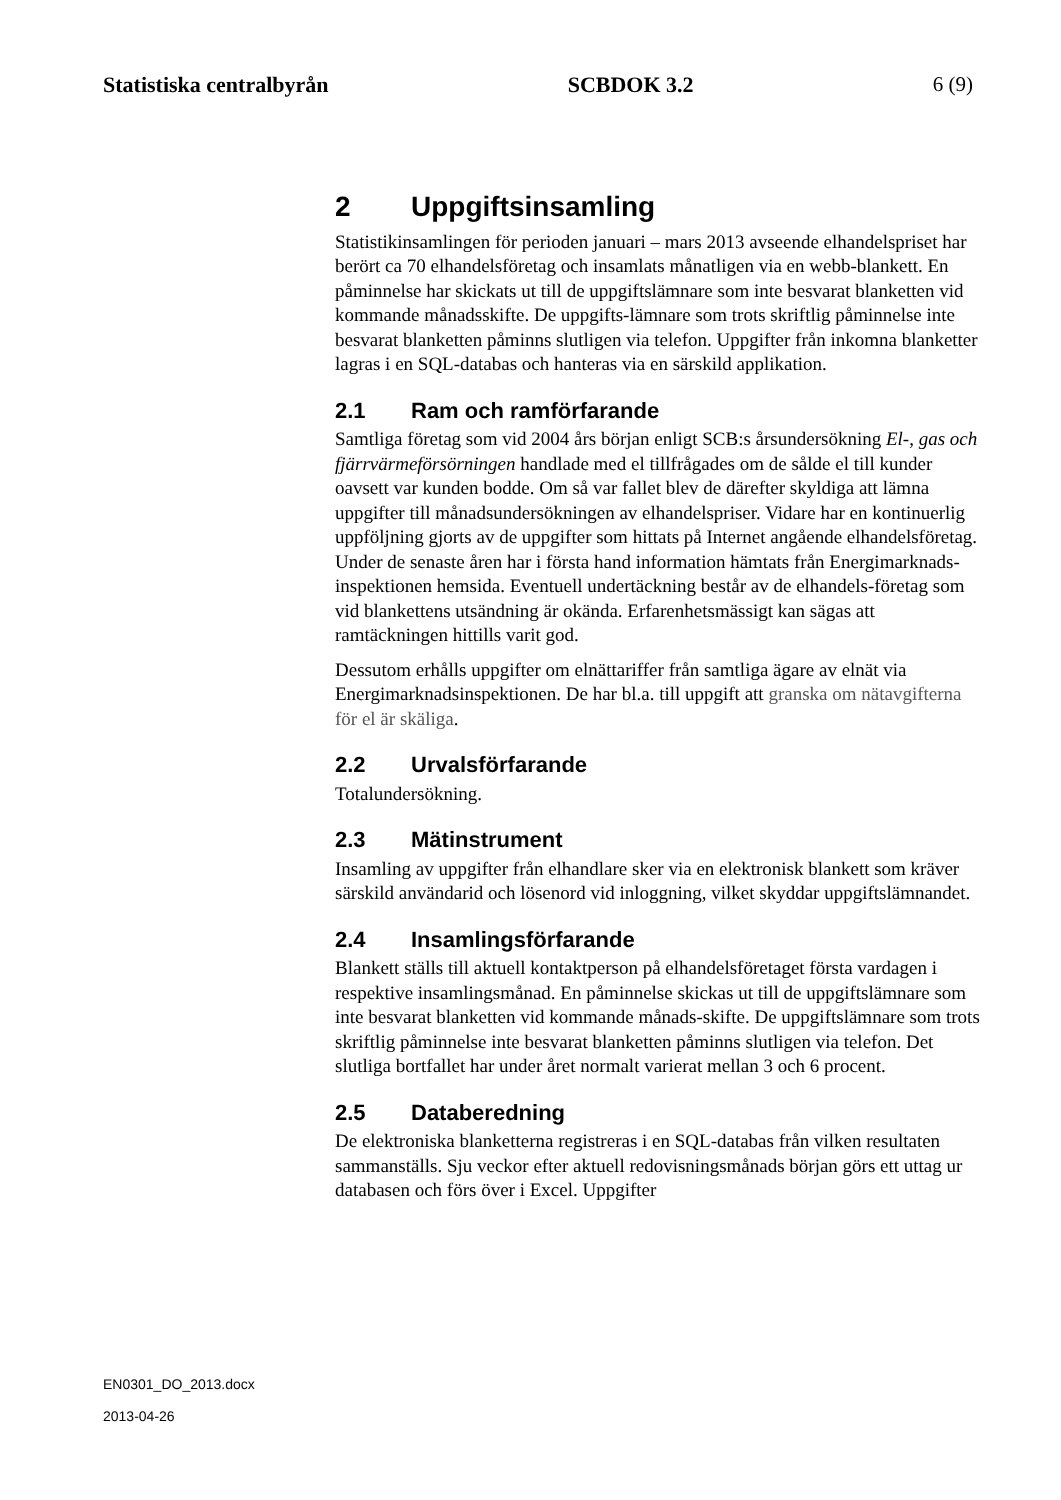Statistiska centralbyrån SCBDOK 3.2 6 (9)
2 Uppgiftsinsamling
Statistikinsamlingen för perioden januari – mars 2013 avseende elhandelspriset har berört ca 70 elhandelsföretag och insamlats månatligen via en webb-blankett. En påminnelse har skickats ut till de uppgiftslämnare som inte besvarat blanketten vid kommande månadsskifte. De uppgifts-lämnare som trots skriftlig påminnelse inte besvarat blanketten påminns slutligen via telefon. Uppgifter från inkomna blanketter lagras i en SQL-databas och hanteras via en särskild applikation.
2.1 Ram och ramförfarande
Samtliga företag som vid 2004 års början enligt SCB:s årsundersökning El-, gas och fjärrvärmeförsörningen handlade med el tillfrågades om de sålde el till kunder oavsett var kunden bodde. Om så var fallet blev de därefter skyldiga att lämna uppgifter till månadsundersökningen av elhandelspriser. Vidare har en kontinuerlig uppföljning gjorts av de uppgifter som hittats på Internet angående elhandelsföretag. Under de senaste åren har i första hand information hämtats från Energimarknads-inspektionen hemsida. Eventuell undertäckning består av de elhandels-företag som vid blankettens utsändning är okända. Erfarenhetsmässigt kan sägas att ramtäckningen hittills varit god.
Dessutom erhålls uppgifter om elnättariffer från samtliga ägare av elnät via Energimarknadsinspektionen. De har bl.a. till uppgift att granska om nätavgifterna för el är skäliga.
2.2 Urvalsförfarande
Totalundersökning.
2.3 Mätinstrument
Insamling av uppgifter från elhandlare sker via en elektronisk blankett som kräver särskild användarid och lösenord vid inloggning, vilket skyddar uppgiftslämnandet.
2.4 Insamlingsförfarande
Blankett ställs till aktuell kontaktperson på elhandelsföretaget första vardagen i respektive insamlingsmånad. En påminnelse skickas ut till de uppgiftslämnare som inte besvarat blanketten vid kommande månads-skifte. De uppgiftslämnare som trots skriftlig påminnelse inte besvarat blanketten påminns slutligen via telefon. Det slutliga bortfallet har under året normalt varierat mellan 3 och 6 procent.
2.5 Databeredning
De elektroniska blanketterna registreras i en SQL-databas från vilken resultaten sammanställs. Sju veckor efter aktuell redovisningsmånads början görs ett uttag ur databasen och förs över i Excel. Uppgifter
EN0301_DO_2013.docx
2013-04-26